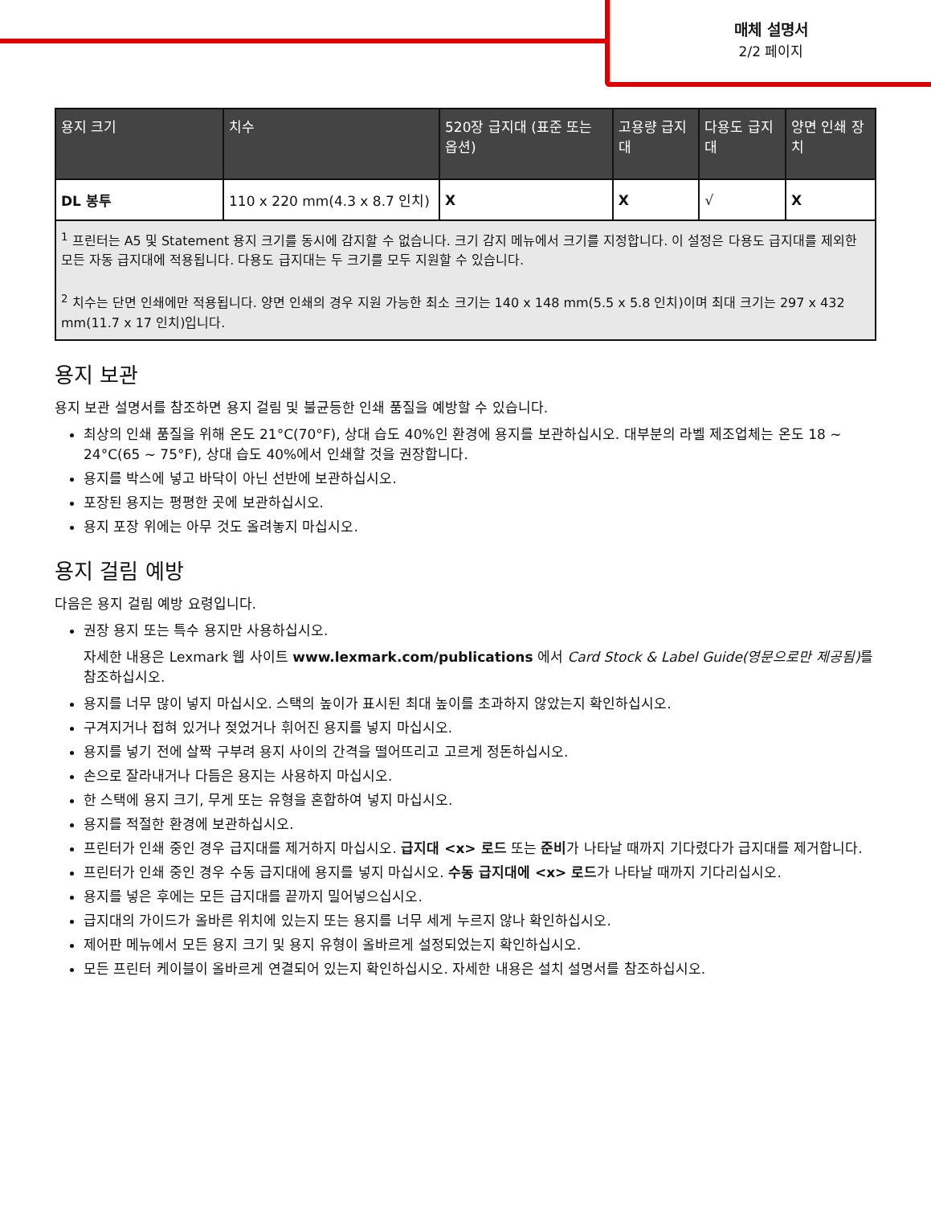매체 설명서
2/2 페이지
| 용지 크기 | 치수 | 520장 급지대 (표준 또는 옵션) | 고용량 급지대 | 다용도 급지대 | 양면 인쇄 장치 |
| --- | --- | --- | --- | --- | --- |
| DL 봉투 | 110 x 220 mm(4.3 x 8.7 인치) | X | X | √ | X |
| <sup>1</sup> 프린터는 A5 및 Statement 용지 크기를 동시에 감지할 수 없습니다. 크기 감지 메뉴에서 크기를 지정합니다. 이 설정은 다용도 급지대를 제외한 모든 자동 급지대에 적용됩니다. 다용도 급지대는 두 크기를 모두 지원할 수 있습니다. <sup>2</sup> 치수는 단면 인쇄에만 적용됩니다. 양면 인쇄의 경우 지원 가능한 최소 크기는 140 x 148 mm(5.5 x 5.8 인치)이며 최대 크기는 297 x 432 mm(11.7 x 17 인치)입니다. | | | | | |
용지 보관
용지 보관 설명서를 참조하면 용지 걸림 및 불균등한 인쇄 품질을 예방할 수 있습니다.
최상의 인쇄 품질을 위해 온도 21°C(70°F), 상대 습도 40%인 환경에 용지를 보관하십시오. 대부분의 라벨 제조업체는 온도 18 ~ 24°C(65 ~ 75°F), 상대 습도 40%에서 인쇄할 것을 권장합니다.
용지를 박스에 넣고 바닥이 아닌 선반에 보관하십시오.
포장된 용지는 평평한 곳에 보관하십시오.
용지 포장 위에는 아무 것도 올려놓지 마십시오.
용지 걸림 예방
다음은 용지 걸림 예방 요령입니다.
권장 용지 또는 특수 용지만 사용하십시오.
자세한 내용은 Lexmark 웹 사이트 www.lexmark.com/publications 에서 Card Stock & Label Guide(영문으로만 제공됨) 를 참조하십시오.
용지를 너무 많이 넣지 마십시오. 스택의 높이가 표시된 최대 높이를 초과하지 않았는지 확인하십시오.
구겨지거나 접혀 있거나 젖었거나 휘어진 용지를 넣지 마십시오.
용지를 넣기 전에 살짝 구부려 용지 사이의 간격을 떨어뜨리고 고르게 정돈하십시오.
손으로 잘라내거나 다듬은 용지는 사용하지 마십시오.
한 스택에 용지 크기, 무게 또는 유형을 혼합하여 넣지 마십시오.
용지를 적절한 환경에 보관하십시오.
프린터가 인쇄 중인 경우 급지대를 제거하지 마십시오. 급지대 <x> 로드 또는 준비가 나타날 때까지 기다렸다가 급지대를 제거합니다.
프린터가 인쇄 중인 경우 수동 급지대에 용지를 넣지 마십시오. 수동 급지대에 <x> 로드가 나타날 때까지 기다리십시오.
용지를 넣은 후에는 모든 급지대를 끝까지 밀어넣으십시오.
급지대의 가이드가 올바른 위치에 있는지 또는 용지를 너무 세게 누르지 않나 확인하십시오.
제어판 메뉴에서 모든 용지 크기 및 용지 유형이 올바르게 설정되었는지 확인하십시오.
모든 프린터 케이블이 올바르게 연결되어 있는지 확인하십시오. 자세한 내용은 설치 설명서를 참조하십시오.